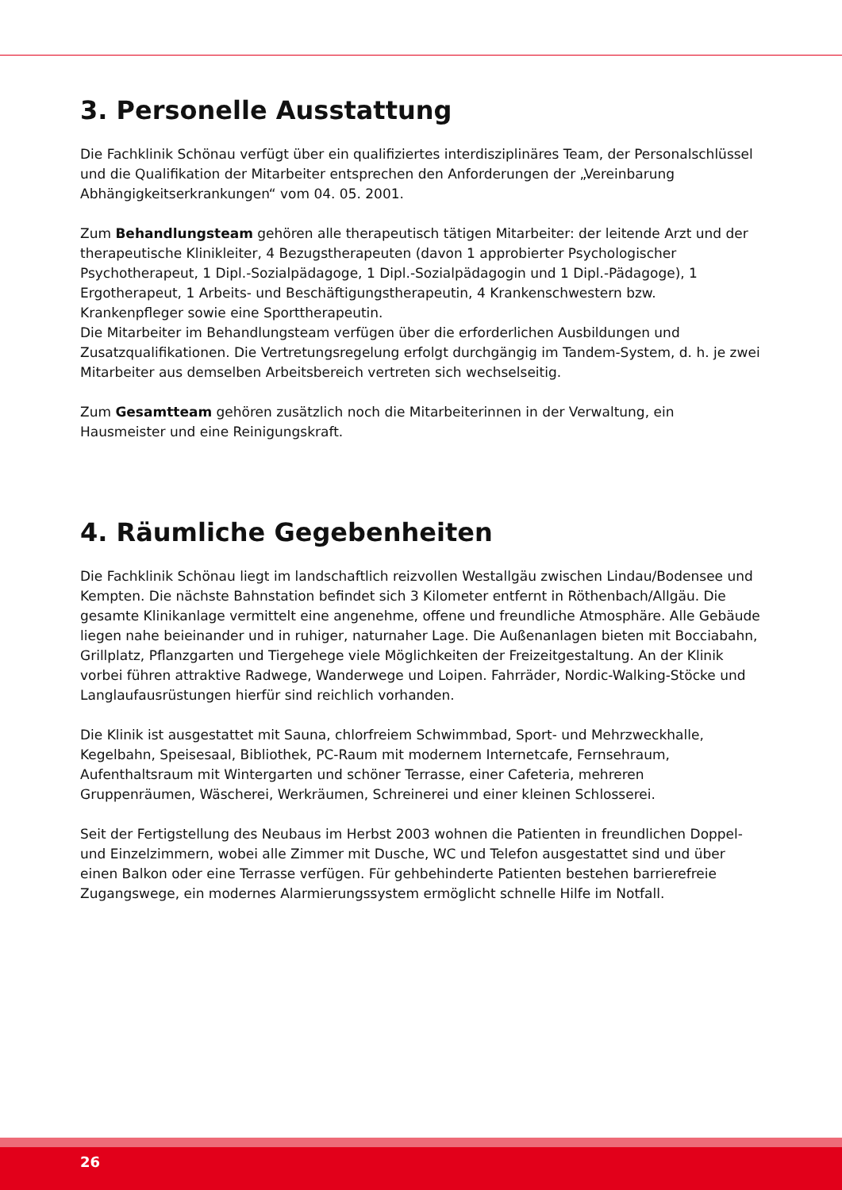3. Personelle Ausstattung
Die Fachklinik Schönau verfügt über ein qualifiziertes interdisziplinäres Team, der Personalschlüssel und die Qualifikation der Mitarbeiter entsprechen den Anforderungen der „Vereinbarung Abhängigkeitserkrankungen“ vom 04. 05. 2001.
Zum Behandlungsteam gehören alle therapeutisch tätigen Mitarbeiter: der leitende Arzt und der therapeutische Klinikleiter, 4 Bezugstherapeuten (davon 1 approbierter Psychologischer Psychotherapeut, 1 Dipl.-Sozialpädagoge, 1 Dipl.-Sozialpädagogin und 1 Dipl.-Pädagoge), 1 Ergotherapeut, 1 Arbeits- und Beschäftigungstherapeutin, 4 Krankenschwestern bzw. Krankenpfleger sowie eine Sporttherapeutin.
Die Mitarbeiter im Behandlungsteam verfügen über die erforderlichen Ausbildungen und Zusatzqualifikationen. Die Vertretungsregelung erfolgt durchgängig im Tandem-System, d. h. je zwei Mitarbeiter aus demselben Arbeitsbereich vertreten sich wechselseitig.
Zum Gesamtteam gehören zusätzlich noch die Mitarbeiterinnen in der Verwaltung, ein Hausmeister und eine Reinigungskraft.
4. Räumliche Gegebenheiten
Die Fachklinik Schönau liegt im landschaftlich reizvollen Westallgäu zwischen Lindau/Bodensee und Kempten. Die nächste Bahnstation befindet sich 3 Kilometer entfernt in Röthenbach/Allgäu. Die gesamte Klinikanlage vermittelt eine angenehme, offene und freundliche Atmosphäre. Alle Gebäude liegen nahe beieinander und in ruhiger, naturnaher Lage. Die Außenanlagen bieten mit Bocciabahn, Grillplatz, Pflanzgarten und Tiergehege viele Möglichkeiten der Freizeitgestaltung. An der Klinik vorbei führen attraktive Radwege, Wanderwege und Loipen. Fahrräder, Nordic-Walking-Stöcke und Langlaufausrüstungen hierfür sind reichlich vorhanden.
Die Klinik ist ausgestattet mit Sauna, chlorfreiem Schwimmbad, Sport- und Mehrzweckhalle, Kegelbahn, Speisesaal, Bibliothek, PC-Raum mit modernem Internetcafe, Fernsehraum, Aufenthaltsraum mit Wintergarten und schöner Terrasse, einer Cafeteria, mehreren Gruppenräumen, Wäscherei, Werkräumen, Schreinerei und einer kleinen Schlosserei.
Seit der Fertigstellung des Neubaus im Herbst 2003 wohnen die Patienten in freundlichen Doppel- und Einzelzimmern, wobei alle Zimmer mit Dusche, WC und Telefon ausgestattet sind und über einen Balkon oder eine Terrasse verfügen. Für gehbehinderte Patienten bestehen barrierefreie Zugangswege, ein modernes Alarmierungssystem ermöglicht schnelle Hilfe im Notfall.
26